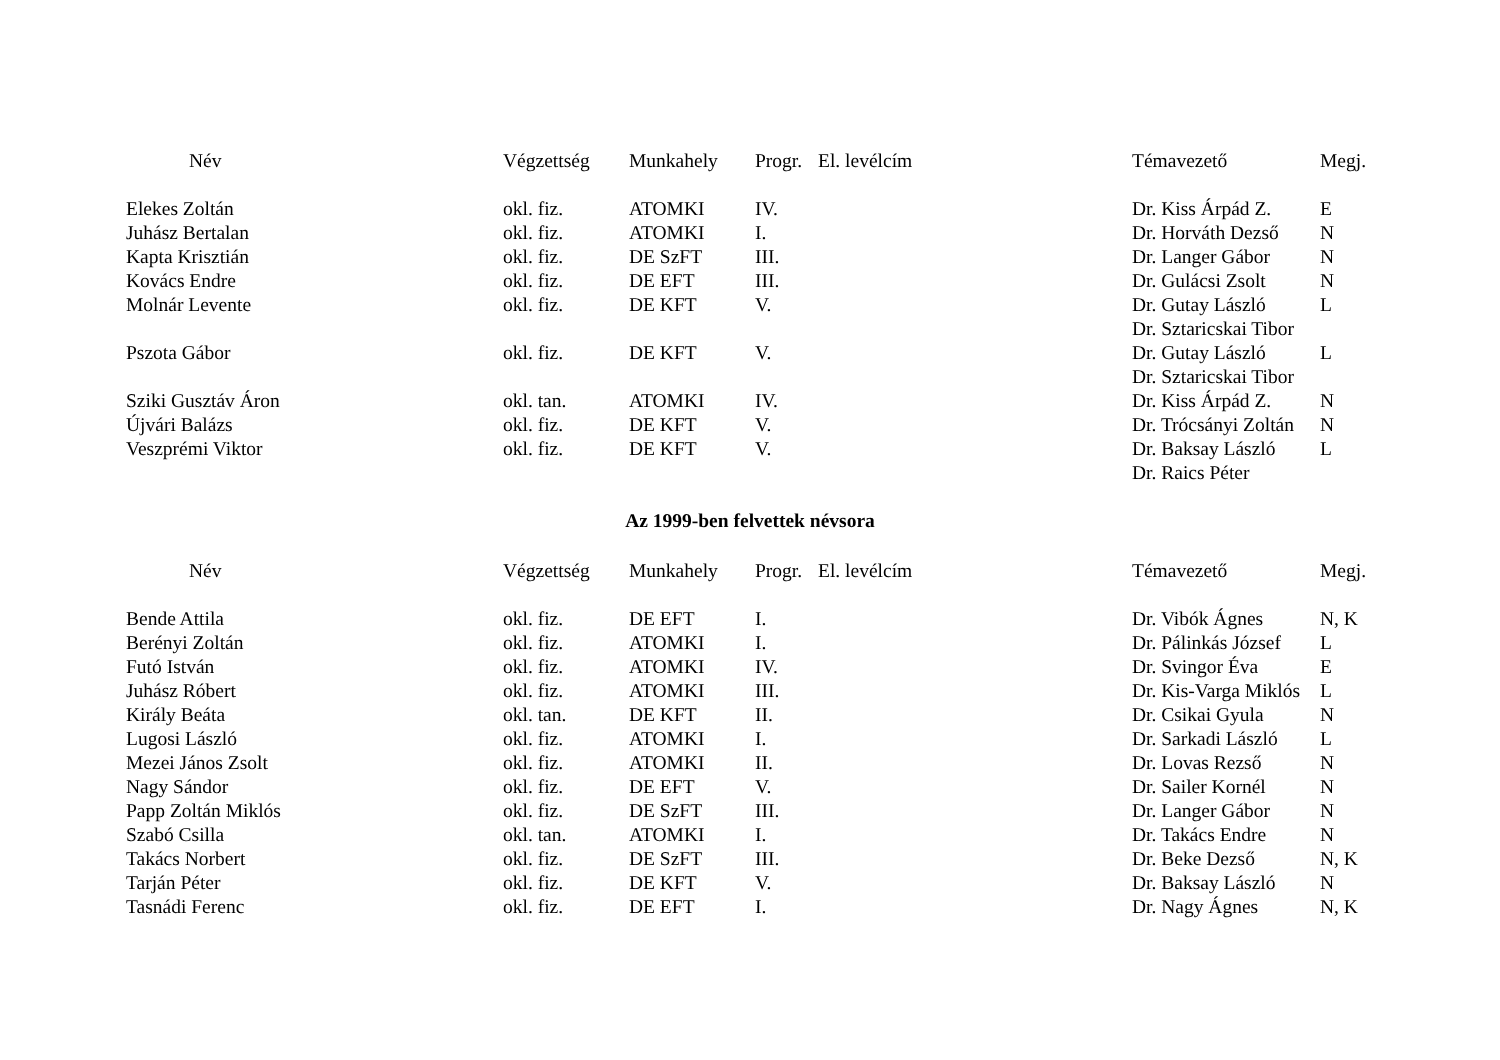| Név | Végzettség | Munkahely | Progr. | El. levélcím | Témavezető | Megj. |
| --- | --- | --- | --- | --- | --- | --- |
| Elekes Zoltán | okl. fiz. | ATOMKI | IV. | | Dr. Kiss Árpád Z. | E |
| Juhász Bertalan | okl. fiz. | ATOMKI | I. | | Dr. Horváth Dezső | N |
| Kapta Krisztián | okl. fiz. | DE SzFT | III. | | Dr. Langer Gábor | N |
| Kovács Endre | okl. fiz. | DE EFT | III. | | Dr. Gulácsi Zsolt | N |
| Molnár Levente | okl. fiz. | DE KFT | V. | | Dr. Gutay László | L |
| | | | | | Dr. Sztaricskai Tibor | |
| Pszota Gábor | okl. fiz. | DE KFT | V. | | Dr. Gutay László | L |
| | | | | | Dr. Sztaricskai Tibor | |
| Sziki Gusztáv Áron | okl. tan. | ATOMKI | IV. | | Dr. Kiss Árpád Z. | N |
| Újvári Balázs | okl. fiz. | DE KFT | V. | | Dr. Trócsányi Zoltán | N |
| Veszprémi Viktor | okl. fiz. | DE KFT | V. | | Dr. Baksay László | L |
| | | | | | Dr. Raics Péter | |
Az 1999-ben felvettek névsora
| Név | Végzettség | Munkahely | Progr. | El. levélcím | Témavezető | Megj. |
| --- | --- | --- | --- | --- | --- | --- |
| Bende Attila | okl. fiz. | DE EFT | I. | | Dr. Vibók Ágnes | N, K |
| Berényi Zoltán | okl. fiz. | ATOMKI | I. | | Dr. Pálinkás József | L |
| Futó István | okl. fiz. | ATOMKI | IV. | | Dr. Svingor Éva | E |
| Juhász Róbert | okl. fiz. | ATOMKI | III. | | Dr. Kis-Varga Miklós | L |
| Király Beáta | okl. tan. | DE KFT | II. | | Dr. Csikai Gyula | N |
| Lugosi László | okl. fiz. | ATOMKI | I. | | Dr. Sarkadi László | L |
| Mezei János Zsolt | okl. fiz. | ATOMKI | II. | | Dr. Lovas Rezső | N |
| Nagy Sándor | okl. fiz. | DE EFT | V. | | Dr. Sailer Kornél | N |
| Papp Zoltán Miklós | okl. fiz. | DE SzFT | III. | | Dr. Langer Gábor | N |
| Szabó Csilla | okl. tan. | ATOMKI | I. | | Dr. Takács Endre | N |
| Takács Norbert | okl. fiz. | DE SzFT | III. | | Dr. Beke Dezső | N, K |
| Tarján Péter | okl. fiz. | DE KFT | V. | | Dr. Baksay László | N |
| Tasnádi Ferenc | okl. fiz. | DE EFT | I. | | Dr. Nagy Ágnes | N, K |